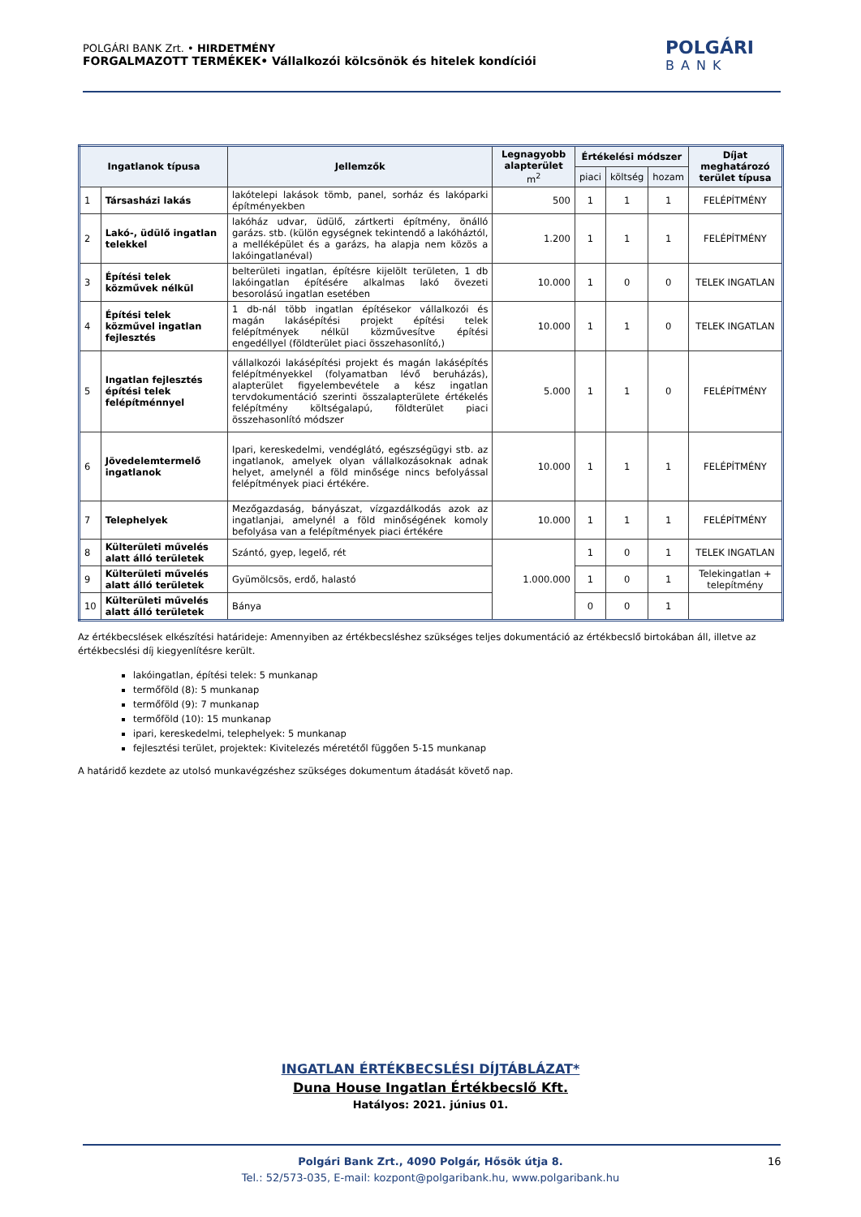POLGÁRI BANK Zrt. • HIRDETMÉNY
FORGALMAZOTT TERMÉKEK• Vállalkozói kölcsönök és hitelek kondíciói
POLGÁRI
BANK
| Ingatlanok típusa | | Jellemzők | Legnagyobb alapterület m<sup>2</sup> | Értékelési módszer | | | Díjat meghatározó terület típusa |
| --- | --- | --- | --- | --- | --- | --- | --- |
| | | | | piaci | költség | hozam | |
| 1 | Társasházi lakás | lakótelepi lakások tömb, panel, sorház és lakóparki építményekben | 500 | 1 | 1 | 1 | FELÉPÍTMÉNY |
| 2 | Lakó-, üdülő ingatlan telekkel | lakóház udvar, üdülő, zártkerti építmény, önálló garázs. stb. (külön egységnek tekintendő a lakóháztól, a melléképület és a garázs, ha alapja nem közös a lakóingatlanéval) | 1.200 | 1 | 1 | 1 | FELÉPÍTMÉNY |
| 3 | Építési telek közművek nélkül | belterületi ingatlan, építésre kijelölt területen, 1 db lakóingatlan építésére alkalmas lakó övezeti besorolású ingatlan esetében | 10.000 | 1 | 0 | 0 | TELEK INGATLAN |
| 4 | Építési telek közművel ingatlan fejlesztés | 1 db-nál több ingatlan építésekor vállalkozói és magán lakásépítési projekt építési telek felépítmények nélkül közművesítve építési engedéllyel (földterület piaci összehasonlító,) | 10.000 | 1 | 1 | 0 | TELEK INGATLAN |
| 5 | Ingatlan fejlesztés építési telek felépítménnyel | vállalkozói lakásépítési projekt és magán lakásépítés felépítményekkel (folyamatban lévő beruházás), alapterület figyelembevétele a kész ingatlan tervdokumentáció szerinti összalapterülete értékelés felépítmény költségalapú, földterület piaci összehasonlító módszer | 5.000 | 1 | 1 | 0 | FELÉPÍTMÉNY |
| 6 | Jövedelemtermelő ingatlanok | Ipari, kereskedelmi, vendéglátó, egészségügyi stb. az ingatlanok, amelyek olyan vállalkozásoknak adnak helyet, amelynél a föld minősége nincs befolyással felépítmények piaci értékére. | 10.000 | 1 | 1 | 1 | FELÉPÍTMÉNY |
| 7 | Telephelyek | Mezőgazdaság, bányászat, vízgazdálkodás azok az ingatlanjai, amelynél a föld minőségének komoly befolyása van a felépítmények piaci értékére | 10.000 | 1 | 1 | 1 | FELÉPÍTMÉNY |
| 8 | Külterületi művelés alatt álló területek | Szántó, gyep, legelő, rét | 1.000.000 | 1 | 0 | 1 | TELEK INGATLAN |
| 9 | Külterületi művelés alatt álló területek | Gyümölcsös, erdő, halastó | | 1 | 0 | 1 | Telekingatlan + telepítmény |
| 10 | Külterületi művelés alatt álló területek | Bánya | | 0 | 0 | 1 | |
Az értékbecslések elkészítési határideje: Amennyiben az értékbecsléshez szükséges teljes dokumentáció az értékbecslő birtokában áll, illetve az értékbecslési díj kiegyenlítésre került.
lakóingatlan, építési telek: 5 munkanap
termőföld (8): 5 munkanap
termőföld (9): 7 munkanap
termőföld (10): 15 munkanap
ipari, kereskedelmi, telephelyek: 5 munkanap
fejlesztési terület, projektek: Kivitelezés méretétől függően 5-15 munkanap
A határidő kezdete az utolsó munkavégzéshez szükséges dokumentum átadását követő nap.
INGATLAN ÉRTÉKBECSLÉSI DÍJTÁBLÁZAT*
Duna House Ingatlan Értékbecslő Kft.
Hatályos: 2021. június 01.
Polgári Bank Zrt., 4090 Polgár, Hősök útja 8. 16
Tel.: 52/573-035, E-mail: kozpont@polgaribank.hu, www.polgaribank.hu